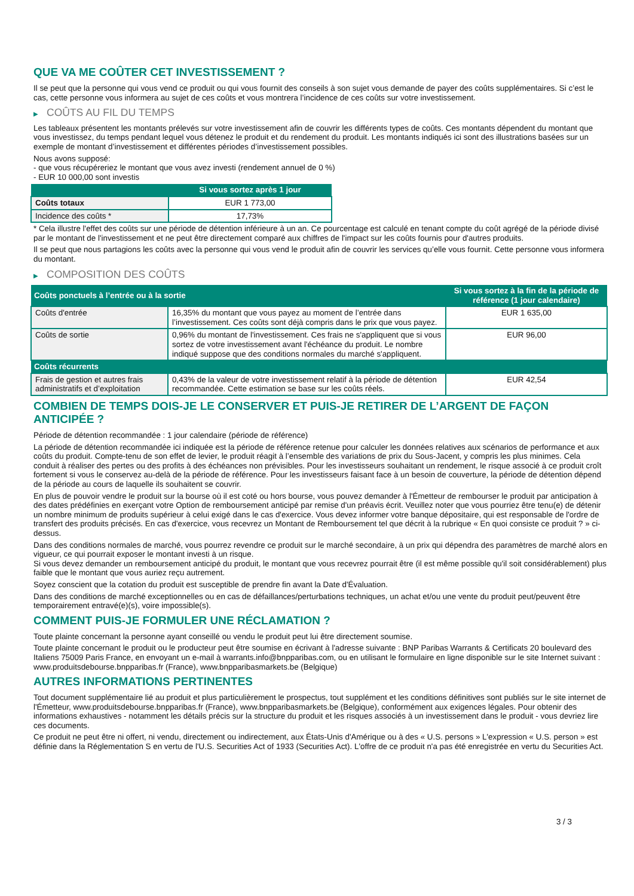QUE VA ME COÛTER CET INVESTISSEMENT ?
Il se peut que la personne qui vous vend ce produit ou qui vous fournit des conseils à son sujet vous demande de payer des coûts supplémentaires. Si c’est le cas, cette personne vous informera au sujet de ces coûts et vous montrera l’incidence de ces coûts sur votre investissement.
▶ COÛTS AU FIL DU TEMPS
Les tableaux présentent les montants prélevés sur votre investissement afin de couvrir les différents types de coûts. Ces montants dépendent du montant que vous investissez, du temps pendant lequel vous détenez le produit et du rendement du produit. Les montants indiqués ici sont des illustrations basées sur un exemple de montant d’investissement et différentes périodes d’investissement possibles.
Nous avons supposé:
- que vous récupéreriez le montant que vous avez investi (rendement annuel de 0 %)
- EUR 10 000,00 sont investis
| | Si vous sortez après 1 jour |
| --- | --- |
| Coûts totaux | EUR 1 773,00 |
| Incidence des coûts * | 17,73% |
* Cela illustre l'effet des coûts sur une période de détention inférieure à un an. Ce pourcentage est calculé en tenant compte du coût agrégé de la période divisé par le montant de l'investissement et ne peut être directement comparé aux chiffres de l'impact sur les coûts fournis pour d'autres produits.
Il se peut que nous partagions les coûts avec la personne qui vous vend le produit afin de couvrir les services qu’elle vous fournit. Cette personne vous informera du montant.
▶ COMPOSITION DES COÛTS
| Coûts ponctuels à l’entrée ou à la sortie | | Si vous sortez à la fin de la période de référence (1 jour calendaire) |
| --- | --- | --- |
| Coûts d'entrée | 16,35% du montant que vous payez au moment de l’entrée dans l’investissement. Ces coûts sont déjà compris dans le prix que vous payez. | EUR 1 635,00 |
| Coûts de sortie | 0,96% du montant de l'investissement. Ces frais ne s'appliquent que si vous sortez de votre investissement avant l'échéance du produit. Le nombre indiqué suppose que des conditions normales du marché s'appliquent. | EUR 96,00 |
| Coûts récurrents | | |
| Frais de gestion et autres frais administratifs et d’exploitation | 0,43% de la valeur de votre investissement relatif à la période de détention recommandée. Cette estimation se base sur les coûts réels. | EUR 42,54 |
COMBIEN DE TEMPS DOIS-JE LE CONSERVER ET PUIS-JE RETIRER DE L’ARGENT DE FAÇON ANTICIPÉE ?
Période de détention recommandée : 1 jour calendaire (période de référence)
La période de détention recommandée ici indiquée est la période de référence retenue pour calculer les données relatives aux scénarios de performance et aux coûts du produit. Compte-tenu de son effet de levier, le produit réagit à l’ensemble des variations de prix du Sous-Jacent, y compris les plus minimes. Cela conduit à réaliser des pertes ou des profits à des échéances non prévisibles. Pour les investisseurs souhaitant un rendement, le risque associé à ce produit croît fortement si vous le conservez au-delà de la période de référence. Pour les investisseurs faisant face à un besoin de couverture, la période de détention dépend de la période au cours de laquelle ils souhaitent se couvrir.
En plus de pouvoir vendre le produit sur la bourse où il est coté ou hors bourse, vous pouvez demander à l'Émetteur de rembourser le produit par anticipation à des dates prédéfinies en exerçant votre Option de remboursement anticipé par remise d'un préavis écrit. Veuillez noter que vous pourriez être tenu(e) de détenir un nombre minimum de produits supérieur à celui exigé dans le cas d'exercice. Vous devez informer votre banque dépositaire, qui est responsable de l'ordre de transfert des produits précisés. En cas d'exercice, vous recevrez un Montant de Remboursement tel que décrit à la rubrique « En quoi consiste ce produit ? » ci-dessus.
Dans des conditions normales de marché, vous pourrez revendre ce produit sur le marché secondaire, à un prix qui dépendra des paramètres de marché alors en vigueur, ce qui pourrait exposer le montant investi à un risque.
Si vous devez demander un remboursement anticipé du produit, le montant que vous recevrez pourrait être (il est même possible qu'il soit considérablement) plus faible que le montant que vous auriez reçu autrement.
Soyez conscient que la cotation du produit est susceptible de prendre fin avant la Date d'Évaluation.
Dans des conditions de marché exceptionnelles ou en cas de défaillances/perturbations techniques, un achat et/ou une vente du produit peut/peuvent être temporairement entravé(e)(s), voire impossible(s).
COMMENT PUIS-JE FORMULER UNE RÉCLAMATION ?
Toute plainte concernant la personne ayant conseillé ou vendu le produit peut lui être directement soumise.
Toute plainte concernant le produit ou le producteur peut être soumise en écrivant à l'adresse suivante : BNP Paribas Warrants & Certificats 20 boulevard des Italiens 75009 Paris France, en envoyant un e-mail à warrants.info@bnpparibas.com, ou en utilisant le formulaire en ligne disponible sur le site Internet suivant : www.produitsdebourse.bnpparibas.fr (France), www.bnpparibasmarkets.be (Belgique)
AUTRES INFORMATIONS PERTINENTES
Tout document supplémentaire lié au produit et plus particulièrement le prospectus, tout supplément et les conditions définitives sont publiés sur le site internet de l'Émetteur, www.produitsdebourse.bnpparibas.fr (France), www.bnpparibasmarkets.be (Belgique), conformément aux exigences légales. Pour obtenir des informations exhaustives - notamment les détails précis sur la structure du produit et les risques associés à un investissement dans le produit - vous devriez lire ces documents.
Ce produit ne peut être ni offert, ni vendu, directement ou indirectement, aux États-Unis d'Amérique ou à des « U.S. persons » L'expression « U.S. person » est définie dans la Réglementation S en vertu de l'U.S. Securities Act of 1933 (Securities Act). L'offre de ce produit n'a pas été enregistrée en vertu du Securities Act.
3 / 3